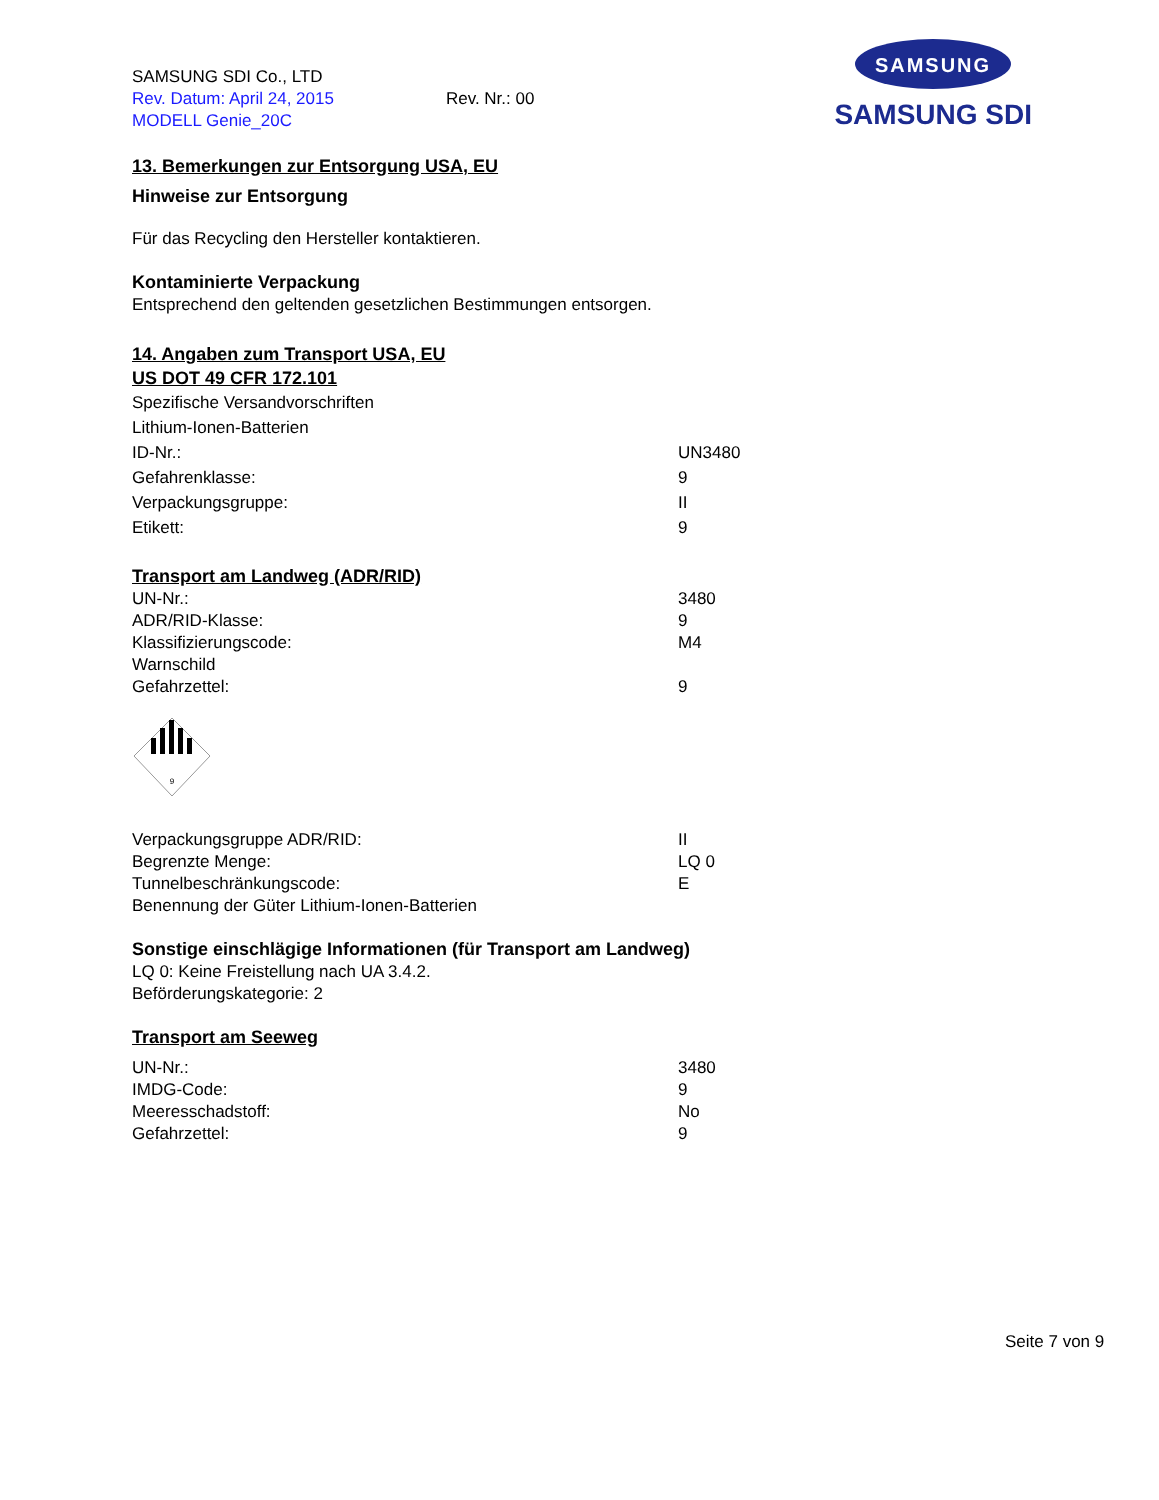SAMSUNG SDI Co., LTD
Rev. Datum: April 24, 2015 Rev. Nr.: 00
MODELL Genie_20C
SAMSUNG
SAMSUNG SDI
13. Bemerkungen zur Entsorgung USA, EU
Hinweise zur Entsorgung
Für das Recycling den Hersteller kontaktieren.
Kontaminierte Verpackung
Entsprechend den geltenden gesetzlichen Bestimmungen entsorgen.
14. Angaben zum Transport USA, EU
US DOT 49 CFR 172.101
Spezifische Versandvorschriften
Lithium-Ionen-Batterien
| ID-Nr.: | UN3480 |
| Gefahrenklasse: | 9 |
| Verpackungsgruppe: | II |
| Etikett: | 9 |
Transport am Landweg (ADR/RID)
| UN-Nr.: | 3480 |
| ADR/RID-Klasse: | 9 |
| Klassifizierungscode: | M4 |
| Warnschild | |
| Gefahrzettel: | 9 |
9
| Verpackungsgruppe ADR/RID: | II |
| Begrenzte Menge: | LQ 0 |
| Tunnelbeschränkungscode: | E |
| Benennung der Güter Lithium-Ionen-Batterien | |
Sonstige einschlägige Informationen (für Transport am Landweg)
LQ 0: Keine Freistellung nach UA 3.4.2.
Beförderungskategorie: 2
Transport am Seeweg
| UN-Nr.: | 3480 |
| IMDG-Code: | 9 |
| Meeresschadstoff: | No |
| Gefahrzettel: | 9 |
Seite 7 von 9